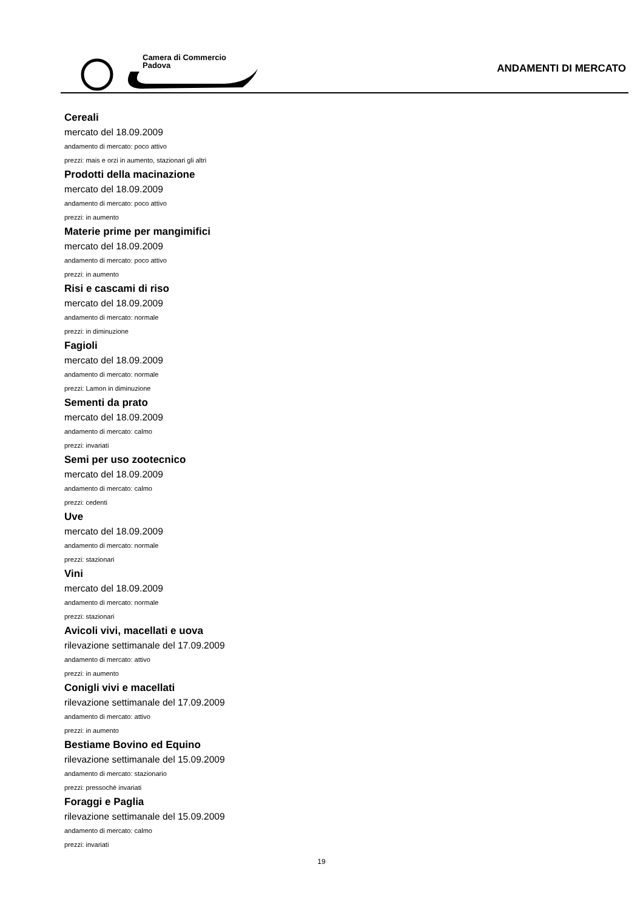Camera di Commercio
Padova
ANDAMENTI DI MERCATO
Cereali
mercato del 18.09.2009
andamento di mercato: poco attivo
prezzi: mais e orzi in aumento, stazionari gli altri
Prodotti della macinazione
mercato del 18.09.2009
andamento di mercato: poco attivo
prezzi: in aumento
Materie prime per mangimifici
mercato del 18.09.2009
andamento di mercato: poco attivo
prezzi: in aumento
Risi e cascami di riso
mercato del 18.09.2009
andamento di mercato: normale
prezzi: in diminuzione
Fagioli
mercato del 18.09.2009
andamento di mercato: normale
prezzi: Lamon in diminuzione
Sementi da prato
mercato del 18.09.2009
andamento di mercato: calmo
prezzi: invariati
Semi per uso zootecnico
mercato del 18.09.2009
andamento di mercato: calmo
prezzi: cedenti
Uve
mercato del 18.09.2009
andamento di mercato: normale
prezzi: stazionari
Vini
mercato del 18.09.2009
andamento di mercato: normale
prezzi: stazionari
Avicoli vivi, macellati e uova
rilevazione settimanale del 17.09.2009
andamento di mercato: attivo
prezzi: in aumento
Conigli vivi e macellati
rilevazione settimanale del 17.09.2009
andamento di mercato: attivo
prezzi: in aumento
Bestiame Bovino ed Equino
rilevazione settimanale del 15.09.2009
andamento di mercato: stazionario
prezzi: pressochè invariati
Foraggi e Paglia
rilevazione settimanale del 15.09.2009
andamento di mercato: calmo
prezzi: invariati
19